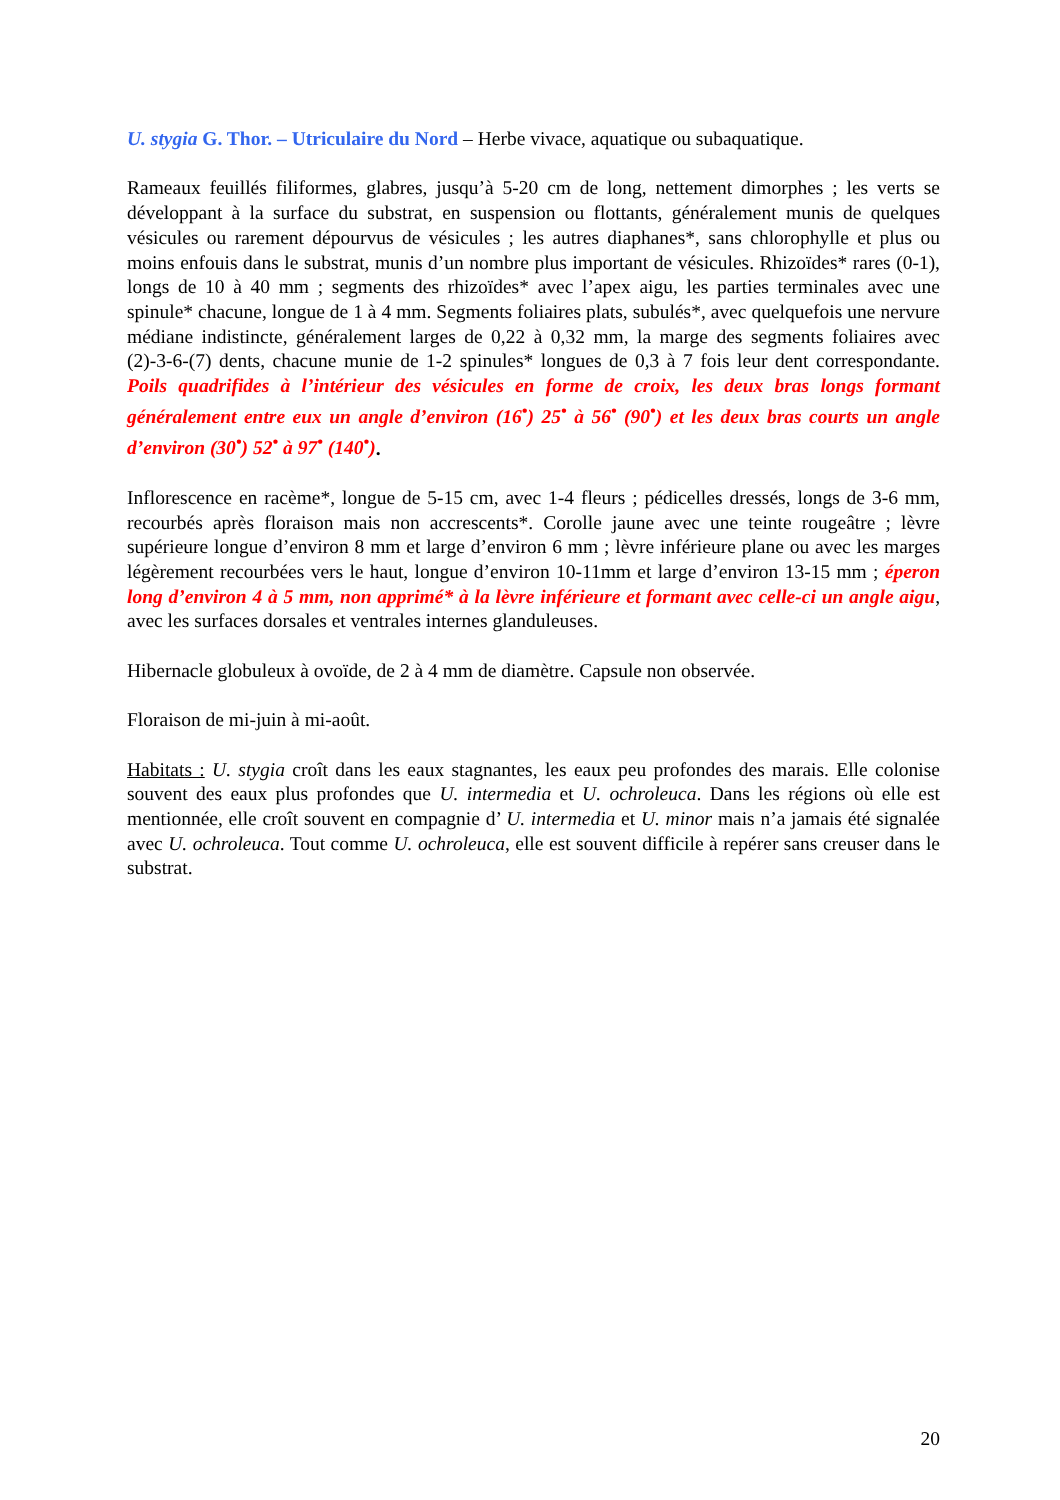U. stygia G. Thor. – Utriculaire du Nord – Herbe vivace, aquatique ou subaquatique.
Rameaux feuillés filiformes, glabres, jusqu’à 5-20 cm de long, nettement dimorphes ; les verts se développant à la surface du substrat, en suspension ou flottants, généralement munis de quelques vésicules ou rarement dépourvus de vésicules ; les autres diaphanes*, sans chlorophylle et plus ou moins enfouis dans le substrat, munis d’un nombre plus important de vésicules. Rhizoïdes* rares (0-1), longs de 10 à 40 mm ; segments des rhizoïdes* avec l’apex aigu, les parties terminales avec une spinule* chacune, longue de 1 à 4 mm. Segments foliaires plats, subulés*, avec quelquefois une nervure médiane indistincte, généralement larges de 0,22 à 0,32 mm, la marge des segments foliaires avec (2)-3-6-(7) dents, chacune munie de 1-2 spinules* longues de 0,3 à 7 fois leur dent correspondante. Poils quadrifides à l’intérieur des vésicules en forme de croix, les deux bras longs formant généralement entre eux un angle d’environ (16<sup>•</sup>) 25<sup>•</sup> à 56<sup>•</sup> (90<sup>•</sup>) et les deux bras courts un angle d’environ (30<sup>•</sup>) 52<sup>•</sup> à 97<sup>•</sup> (140<sup>•</sup>).
Inflorescence en racème*, longue de 5-15 cm, avec 1-4 fleurs ; pédicelles dressés, longs de 3-6 mm, recourbés après floraison mais non accrescents*. Corolle jaune avec une teinte rougeâtre ; lèvre supérieure longue d’environ 8 mm et large d’environ 6 mm ; lèvre inférieure plane ou avec les marges légèrement recourbées vers le haut, longue d’environ 10-11mm et large d’environ 13-15 mm ; éperon long d’environ 4 à 5 mm, non apprimé* à la lèvre inférieure et formant avec celle-ci un angle aigu, avec les surfaces dorsales et ventrales internes glanduleuses.
Hibernacle globuleux à ovoïde, de 2 à 4 mm de diamètre. Capsule non observée.
Floraison de mi-juin à mi-août.
Habitats : U. stygia croît dans les eaux stagnantes, les eaux peu profondes des marais. Elle colonise souvent des eaux plus profondes que U. intermedia et U. ochroleuca. Dans les régions où elle est mentionnée, elle croît souvent en compagnie d’ U. intermedia et U. minor mais n’a jamais été signalée avec U. ochroleuca. Tout comme U. ochroleuca, elle est souvent difficile à repérer sans creuser dans le substrat.
20